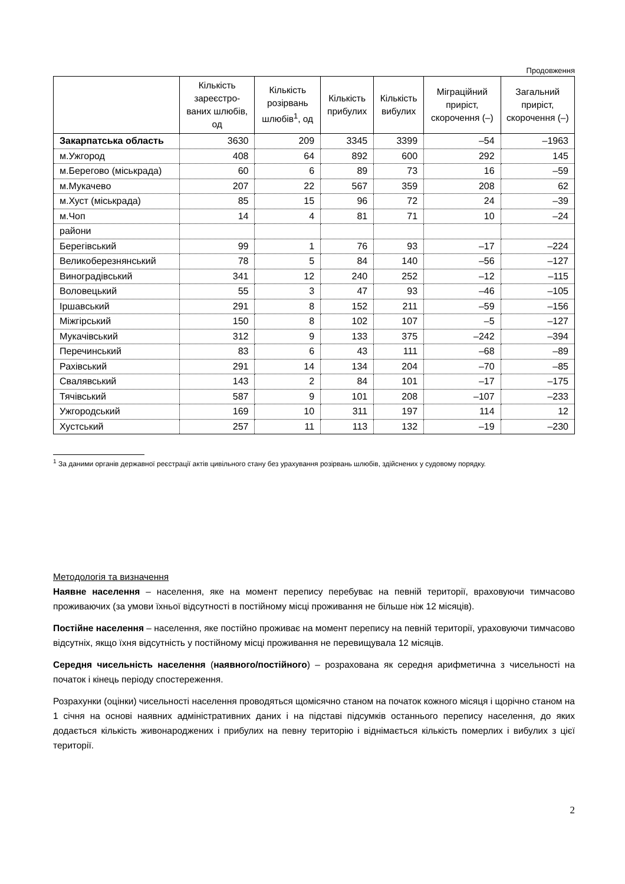Продовження
| | Кількість зареєстро-ваних шлюбів, од | Кількість розірвань шлюбів<sup>1</sup>, од | Кількість прибулих | Кількість вибулих | Міграційний приріст, скорочення (–) | Загальний приріст, скорочення (–) |
| --- | --- | --- | --- | --- | --- | --- |
| Закарпатська область | 3630 | 209 | 3345 | 3399 | –54 | –1963 |
| м.Ужгород | 408 | 64 | 892 | 600 | 292 | 145 |
| м.Берегово (міськрада) | 60 | 6 | 89 | 73 | 16 | –59 |
| м.Мукачево | 207 | 22 | 567 | 359 | 208 | 62 |
| м.Хуст (міськрада) | 85 | 15 | 96 | 72 | 24 | –39 |
| м.Чоп | 14 | 4 | 81 | 71 | 10 | –24 |
| райони | | | | | | |
| Берегівський | 99 | 1 | 76 | 93 | –17 | –224 |
| Великоберезнянський | 78 | 5 | 84 | 140 | –56 | –127 |
| Виноградівський | 341 | 12 | 240 | 252 | –12 | –115 |
| Воловецький | 55 | 3 | 47 | 93 | –46 | –105 |
| Іршавський | 291 | 8 | 152 | 211 | –59 | –156 |
| Міжгірський | 150 | 8 | 102 | 107 | –5 | –127 |
| Мукачівський | 312 | 9 | 133 | 375 | –242 | –394 |
| Перечинський | 83 | 6 | 43 | 111 | –68 | –89 |
| Рахівський | 291 | 14 | 134 | 204 | –70 | –85 |
| Свалявський | 143 | 2 | 84 | 101 | –17 | –175 |
| Тячівський | 587 | 9 | 101 | 208 | –107 | –233 |
| Ужгородський | 169 | 10 | 311 | 197 | 114 | 12 |
| Хустський | 257 | 11 | 113 | 132 | –19 | –230 |
<sup>1</sup> За даними органів державної реєстрації актів цивільного стану без урахування розірвань шлюбів, здійснених у судовому порядку.
Методологія та визначення
Наявне населення – населення, яке на момент перепису перебуває на певній території, враховуючи тимчасово проживаючих (за умови їхньої відсутності в постійному місці проживання не більше ніж 12 місяців).
Постійне населення – населення, яке постійно проживає на момент перепису на певній території, ураховуючи тимчасово відсутніх, якщо їхня відсутність у постійному місці проживання не перевищувала 12 місяців.
Середня чисельність населення (наявного/постійного) – розрахована як середня арифметична з чисельності на початок і кінець періоду спостереження.
Розрахунки (оцінки) чисельності населення проводяться щомісячно станом на початок кожного місяця і щорічно станом на 1 січня на основі наявних адміністративних даних і на підставі підсумків останнього перепису населення, до яких додається кількість живонароджених і прибулих на певну територію і віднімається кількість померлих і вибулих з цієї території.
2